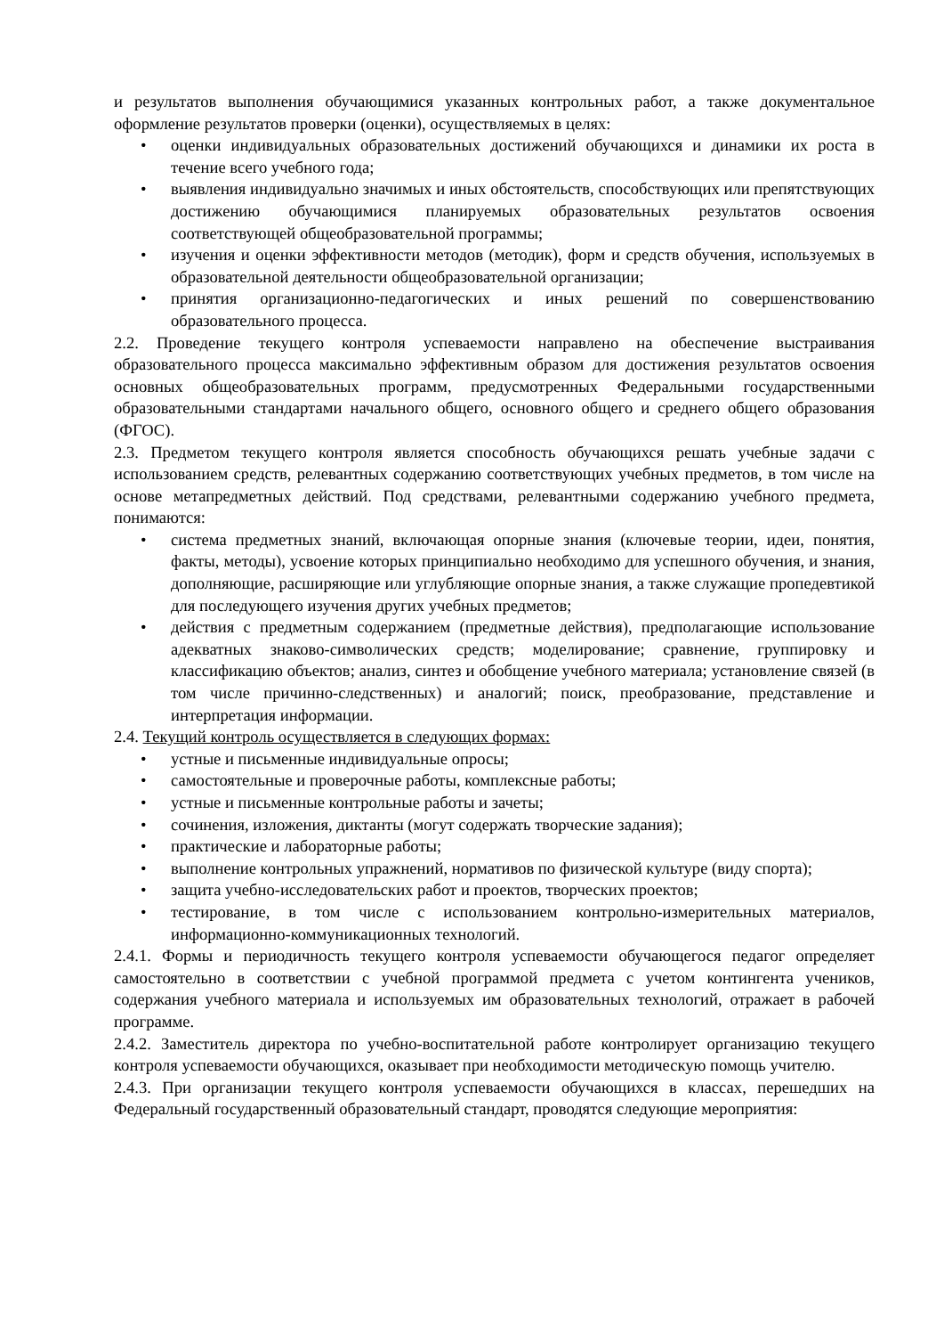и результатов выполнения обучающимися указанных контрольных работ, а также документальное оформление результатов проверки (оценки), осуществляемых в целях:
• оценки индивидуальных образовательных достижений обучающихся и динамики их роста в течение всего учебного года;
• выявления индивидуально значимых и иных обстоятельств, способствующих или препятствующих достижению обучающимися планируемых образовательных результатов освоения соответствующей общеобразовательной программы;
• изучения и оценки эффективности методов (методик), форм и средств обучения, используемых в образовательной деятельности общеобразовательной организации;
• принятия организационно-педагогических и иных решений по совершенствованию образовательного процесса.
2.2. Проведение текущего контроля успеваемости направлено на обеспечение выстраивания образовательного процесса максимально эффективным образом для достижения результатов освоения основных общеобразовательных программ, предусмотренных Федеральными государственными образовательными стандартами начального общего, основного общего и среднего общего образования (ФГОС).
2.3. Предметом текущего контроля является способность обучающихся решать учебные задачи с использованием средств, релевантных содержанию соответствующих учебных предметов, в том числе на основе метапредметных действий. Под средствами, релевантными содержанию учебного предмета, понимаются:
• система предметных знаний, включающая опорные знания (ключевые теории, идеи, понятия, факты, методы), усвоение которых принципиально необходимо для успешного обучения, и знания, дополняющие, расширяющие или углубляющие опорные знания, а также служащие пропедевтикой для последующего изучения других учебных предметов;
• действия с предметным содержанием (предметные действия), предполагающие использование адекватных знаково-символических средств; моделирование; сравнение, группировку и классификацию объектов; анализ, синтез и обобщение учебного материала; установление связей (в том числе причинно-следственных) и аналогий; поиск, преобразование, представление и интерпретация информации.
2.4. Текущий контроль осуществляется в следующих формах:
• устные и письменные индивидуальные опросы;
• самостоятельные и проверочные работы, комплексные работы;
• устные и письменные контрольные работы и зачеты;
• сочинения, изложения, диктанты (могут содержать творческие задания);
• практические и лабораторные работы;
• выполнение контрольных упражнений, нормативов по физической культуре (виду спорта);
• защита учебно-исследовательских работ и проектов, творческих проектов;
• тестирование, в том числе с использованием контрольно-измерительных материалов, информационно-коммуникационных технологий.
2.4.1. Формы и периодичность текущего контроля успеваемости обучающегося педагог определяет самостоятельно в соответствии с учебной программой предмета с учетом контингента учеников, содержания учебного материала и используемых им образовательных технологий, отражает в рабочей программе.
2.4.2. Заместитель директора по учебно-воспитательной работе контролирует организацию текущего контроля успеваемости обучающихся, оказывает при необходимости методическую помощь учителю.
2.4.3. При организации текущего контроля успеваемости обучающихся в классах, перешедших на Федеральный государственный образовательный стандарт, проводятся следующие мероприятия: